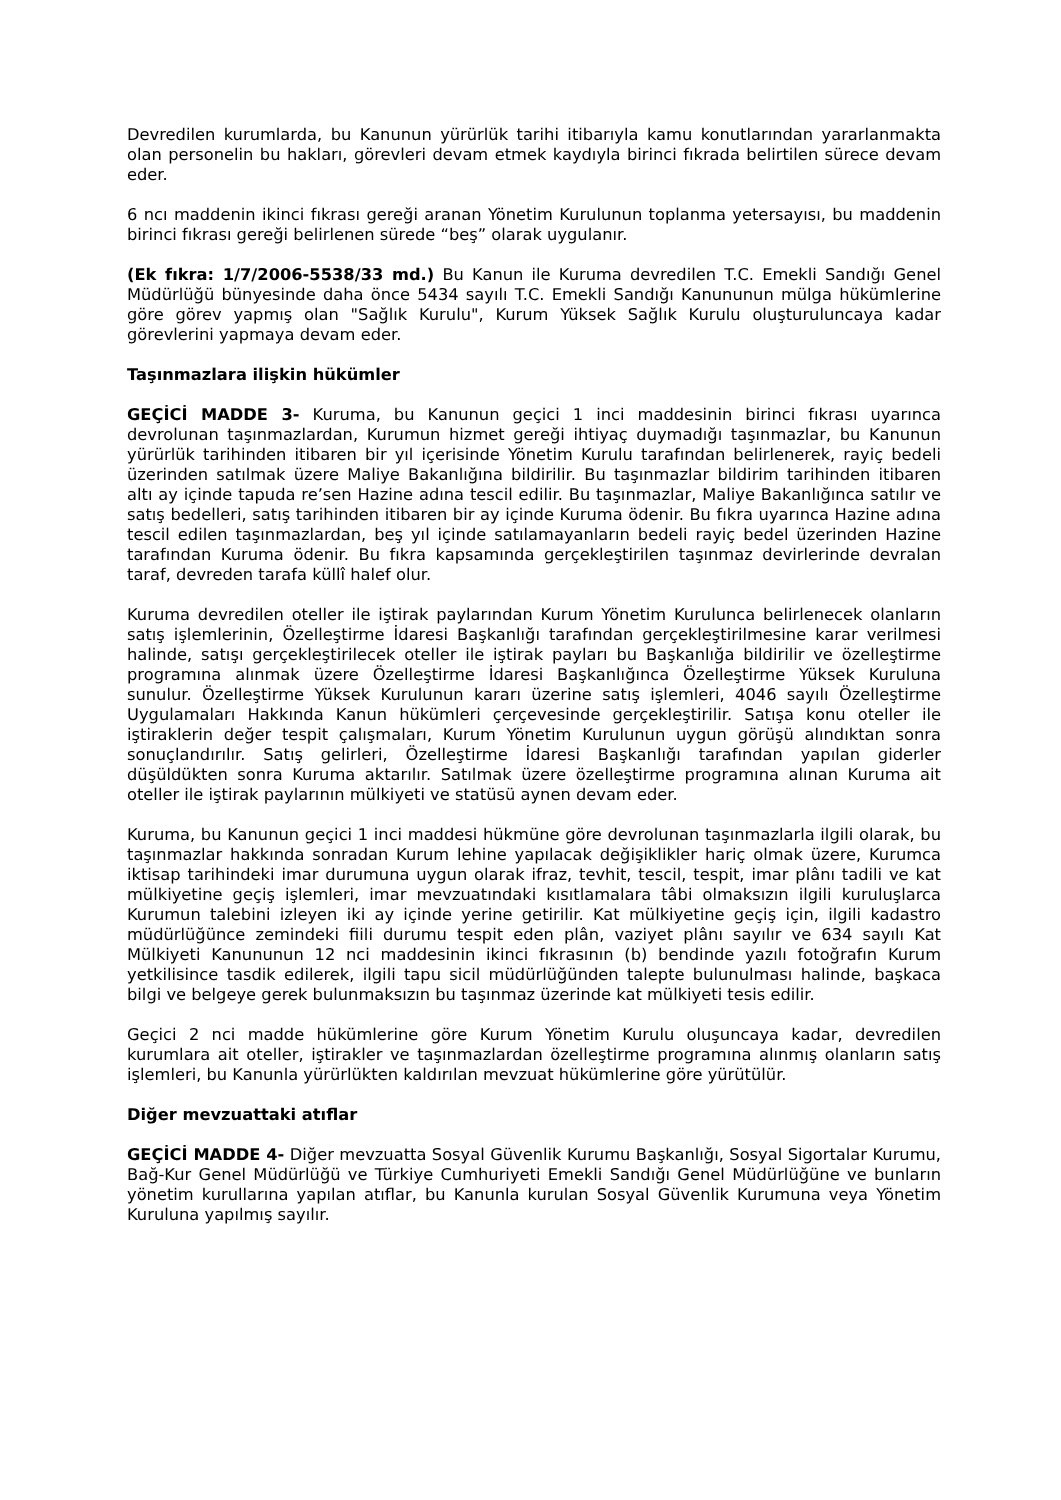Devredilen kurumlarda, bu Kanunun yürürlük tarihi itibarıyla kamu konutlarından yararlanmakta olan personelin bu hakları, görevleri devam etmek kaydıyla birinci fıkrada belirtilen sürece devam eder.
6 ncı maddenin ikinci fıkrası gereği aranan Yönetim Kurulunun toplanma yetersayısı, bu maddenin birinci fıkrası gereği belirlenen sürede “beş” olarak uygulanır.
(Ek fıkra: 1/7/2006-5538/33 md.) Bu Kanun ile Kuruma devredilen T.C. Emekli Sandığı Genel Müdürlüğü bünyesinde daha önce 5434 sayılı T.C. Emekli Sandığı Kanununun mülga hükümlerine göre görev yapmış olan "Sağlık Kurulu", Kurum Yüksek Sağlık Kurulu oluşturuluncaya kadar görevlerini yapmaya devam eder.
Taşınmazlara ilişkin hükümler
GEÇİCİ MADDE 3- Kuruma, bu Kanunun geçici 1 inci maddesinin birinci fıkrası uyarınca devrolunan taşınmazlardan, Kurumun hizmet gereği ihtiyaç duymadığı taşınmazlar, bu Kanunun yürürlük tarihinden itibaren bir yıl içerisinde Yönetim Kurulu tarafından belirlenerek, rayiç bedeli üzerinden satılmak üzere Maliye Bakanlığına bildirilir. Bu taşınmazlar bildirim tarihinden itibaren altı ay içinde tapuda re’sen Hazine adına tescil edilir. Bu taşınmazlar, Maliye Bakanlığınca satılır ve satış bedelleri, satış tarihinden itibaren bir ay içinde Kuruma ödenir. Bu fıkra uyarınca Hazine adına tescil edilen taşınmazlardan, beş yıl içinde satılamayanların bedeli rayiç bedel üzerinden Hazine tarafından Kuruma ödenir. Bu fıkra kapsamında gerçekleştirilen taşınmaz devirlerinde devralan taraf, devreden tarafa küllî halef olur.
Kuruma devredilen oteller ile iştirak paylarından Kurum Yönetim Kurulunca belirlenecek olanların satış işlemlerinin, Özelleştirme İdaresi Başkanlığı tarafından gerçekleştirilmesine karar verilmesi halinde, satışı gerçekleştirilecek oteller ile iştirak payları bu Başkanlığa bildirilir ve özelleştirme programına alınmak üzere Özelleştirme İdaresi Başkanlığınca Özelleştirme Yüksek Kuruluna sunulur. Özelleştirme Yüksek Kurulunun kararı üzerine satış işlemleri, 4046 sayılı Özelleştirme Uygulamaları Hakkında Kanun hükümleri çerçevesinde gerçekleştirilir. Satışa konu oteller ile iştiraklerin değer tespit çalışmaları, Kurum Yönetim Kurulunun uygun görüşü alındıktan sonra sonuçlandırılır. Satış gelirleri, Özelleştirme İdaresi Başkanlığı tarafından yapılan giderler düşüldükten sonra Kuruma aktarılır. Satılmak üzere özelleştirme programına alınan Kuruma ait oteller ile iştirak paylarının mülkiyeti ve statüsü aynen devam eder.
Kuruma, bu Kanunun geçici 1 inci maddesi hükmüne göre devrolunan taşınmazlarla ilgili olarak, bu taşınmazlar hakkında sonradan Kurum lehine yapılacak değişiklikler hariç olmak üzere, Kurumca iktisap tarihindeki imar durumuna uygun olarak ifraz, tevhit, tescil, tespit, imar plânı tadili ve kat mülkiyetine geçiş işlemleri, imar mevzuatındaki kısıtlamalara tâbi olmaksızın ilgili kuruluşlarca Kurumun talebini izleyen iki ay içinde yerine getirilir. Kat mülkiyetine geçiş için, ilgili kadastro müdürlüğünce zemindeki fiili durumu tespit eden plân, vaziyet plânı sayılır ve 634 sayılı Kat Mülkiyeti Kanununun 12 nci maddesinin ikinci fıkrasının (b) bendinde yazılı fotoğrafın Kurum yetkilisince tasdik edilerek, ilgili tapu sicil müdürlüğünden talepte bulunulması halinde, başkaca bilgi ve belgeye gerek bulunmaksızın bu taşınmaz üzerinde kat mülkiyeti tesis edilir.
Geçici 2 nci madde hükümlerine göre Kurum Yönetim Kurulu oluşuncaya kadar, devredilen kurumlara ait oteller, iştirakler ve taşınmazlardan özelleştirme programına alınmış olanların satış işlemleri, bu Kanunla yürürlükten kaldırılan mevzuat hükümlerine göre yürütülür.
Diğer mevzuattaki atıflar
GEÇİCİ MADDE 4- Diğer mevzuatta Sosyal Güvenlik Kurumu Başkanlığı, Sosyal Sigortalar Kurumu, Bağ-Kur Genel Müdürlüğü ve Türkiye Cumhuriyeti Emekli Sandığı Genel Müdürlüğüne ve bunların yönetim kurullarına yapılan atıflar, bu Kanunla kurulan Sosyal Güvenlik Kurumuna veya Yönetim Kuruluna yapılmış sayılır.